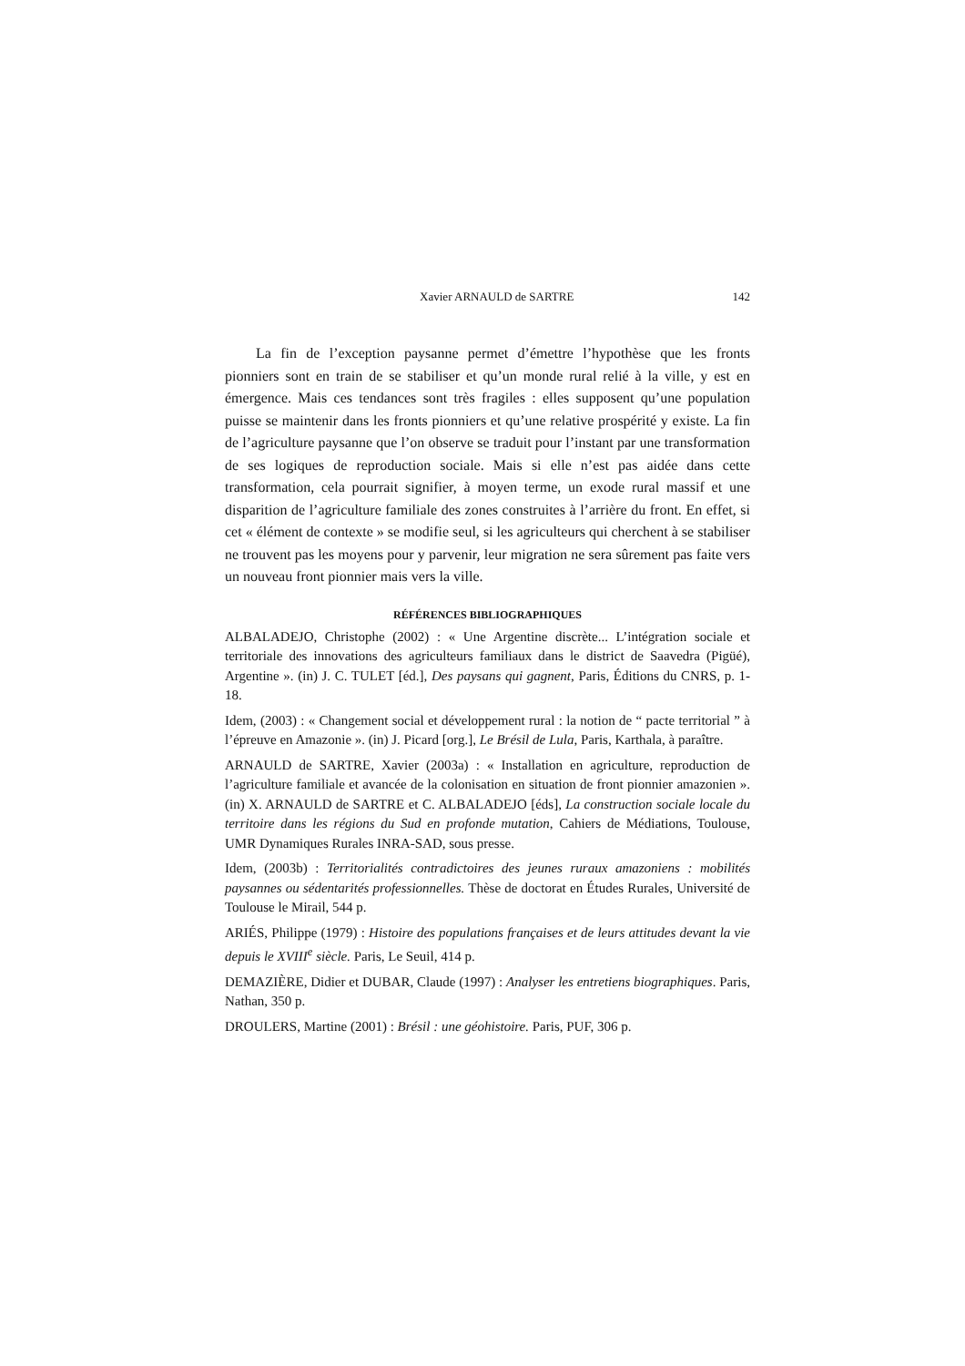Xavier ARNAULD de SARTRE 142
La fin de l’exception paysanne permet d’émettre l’hypothèse que les fronts pionniers sont en train de se stabiliser et qu’un monde rural relié à la ville, y est en émergence. Mais ces tendances sont très fragiles : elles supposent qu’une population puisse se maintenir dans les fronts pionniers et qu’une relative prospérité y existe. La fin de l’agriculture paysanne que l’on observe se traduit pour l’instant par une transformation de ses logiques de reproduction sociale. Mais si elle n’est pas aidée dans cette transformation, cela pourrait signifier, à moyen terme, un exode rural massif et une disparition de l’agriculture familiale des zones construites à l’arrière du front. En effet, si cet « élément de contexte » se modifie seul, si les agriculteurs qui cherchent à se stabiliser ne trouvent pas les moyens pour y parvenir, leur migration ne sera sûrement pas faite vers un nouveau front pionnier mais vers la ville.
RÉFÉRENCES BIBLIOGRAPHIQUES
ALBALADEJO, Christophe (2002) : « Une Argentine discrète... L’intégration sociale et territoriale des innovations des agriculteurs familiaux dans le district de Saavedra (Pigüé), Argentine ». (in) J. C. TULET [éd.], Des paysans qui gagnent, Paris, Éditions du CNRS, p. 1-18.
Idem, (2003) : « Changement social et développement rural : la notion de “ pacte territorial ” à l’épreuve en Amazonie ». (in) J. Picard [org.], Le Brésil de Lula, Paris, Karthala, à paraître.
ARNAULD de SARTRE, Xavier (2003a) : « Installation en agriculture, reproduction de l’agriculture familiale et avancée de la colonisation en situation de front pionnier amazonien ». (in) X. ARNAULD de SARTRE et C. ALBALADEJO [éds], La construction sociale locale du territoire dans les régions du Sud en profonde mutation, Cahiers de Médiations, Toulouse, UMR Dynamiques Rurales INRA-SAD, sous presse.
Idem, (2003b) : Territorialités contradictoires des jeunes ruraux amazoniens : mobilités paysannes ou sédentarités professionnelles. Thèse de doctorat en Études Rurales, Université de Toulouse le Mirail, 544 p.
ARIÉS, Philippe (1979) : Histoire des populations françaises et de leurs attitudes devant la vie depuis le XVIII<sup>e</sup> siècle. Paris, Le Seuil, 414 p.
DEMAZIÈRE, Didier et DUBAR, Claude (1997) : Analyser les entretiens biographiques. Paris, Nathan, 350 p.
DROULERS, Martine (2001) : Brésil : une géohistoire. Paris, PUF, 306 p.